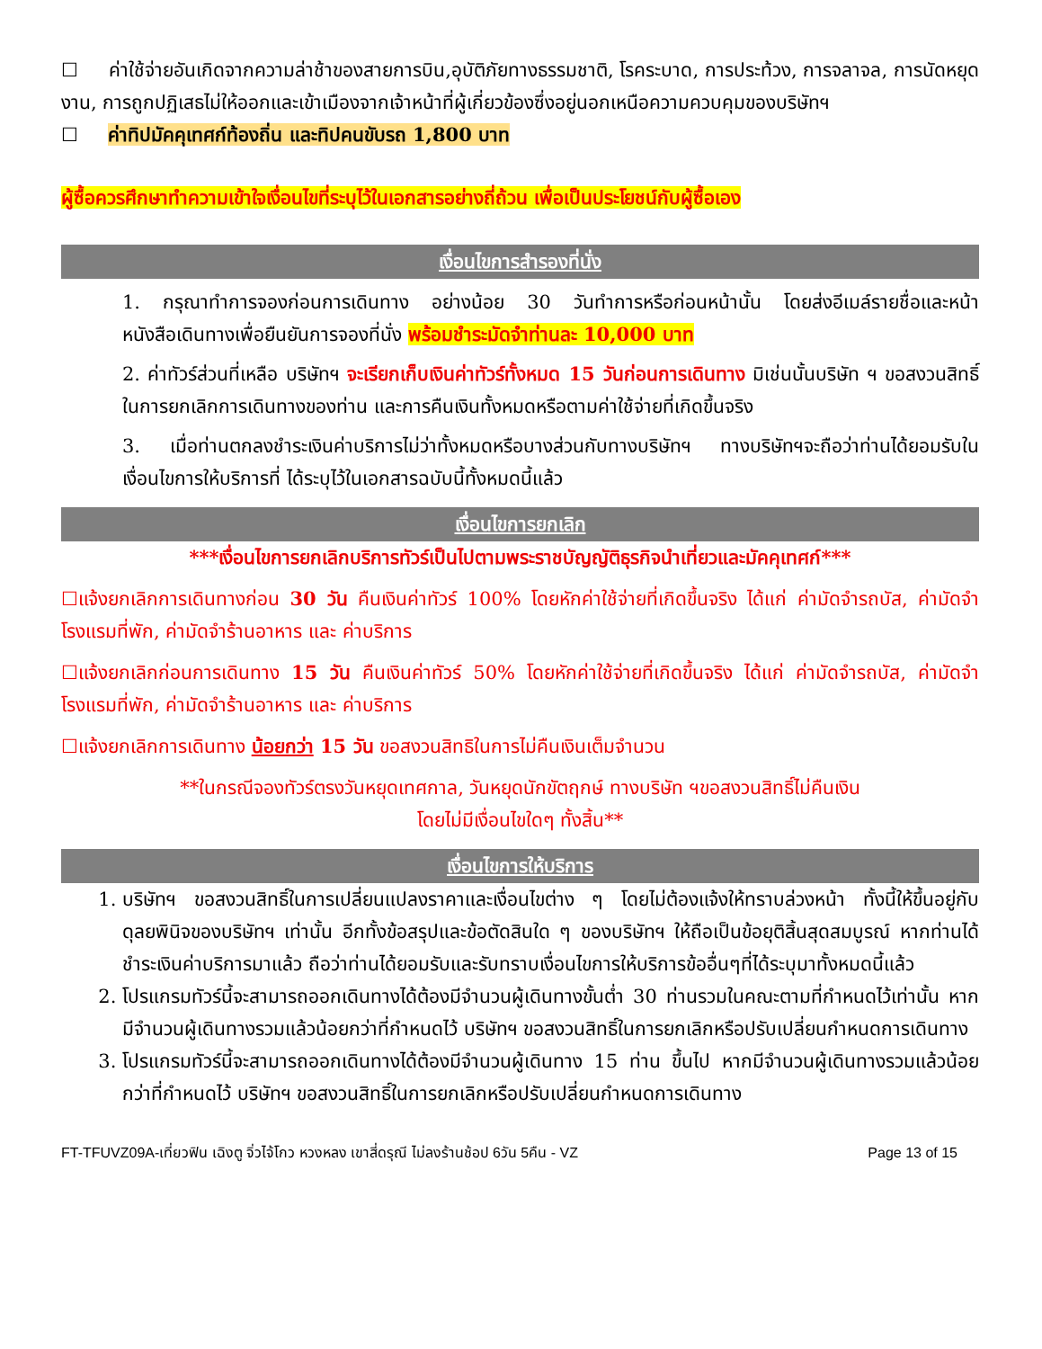☐ ค่าใช้จ่ายอันเกิดจากความล่าช้าของสายการบิน,อุบัติภัยทางธรรมชาติ, โรคระบาด, การประท้วง, การจลาจล, การนัดหยุดงาน, การถูกปฏิเสธไม่ให้ออกและเข้าเมืองจากเจ้าหน้าที่ผู้เกี่ยวข้องซึ่งอยู่นอกเหนือความควบคุมของบริษัทฯ
☐ ค่าทิปมัคคุเทศก์ท้องถิ่น และทิปคนขับรถ 1,800 บาท
ผู้ซื้อควรศึกษาทำความเข้าใจเงื่อนไขที่ระบุไว้ในเอกสารอย่างถี่ถ้วน เพื่อเป็นประโยชน์กับผู้ซื้อเอง
เงื่อนไขการสำรองที่นั่ง
1. กรุณาทำการจองก่อนการเดินทาง อย่างน้อย 30 วันทำการหรือก่อนหน้านั้น โดยส่งอีเมล์รายชื่อและหน้าหนังสือเดินทางเพื่อยืนยันการจองที่นั่ง พร้อมชำระมัดจำท่านละ 10,000 บาท
2. ค่าทัวร์ส่วนที่เหลือ บริษัทฯ จะเรียกเก็บเงินค่าทัวร์ทั้งหมด 15 วันก่อนการเดินทาง มิเช่นนั้นบริษัท ฯ ขอสงวนสิทธิ์ในการยกเลิกการเดินทางของท่าน และการคืนเงินทั้งหมดหรือตามค่าใช้จ่ายที่เกิดขึ้นจริง
3. เมื่อท่านตกลงชำระเงินค่าบริการไม่ว่าทั้งหมดหรือบางส่วนกับทางบริษัทฯ ทางบริษัทฯจะถือว่าท่านได้ยอมรับในเงื่อนไขการให้บริการที่ ได้ระบุไว้ในเอกสารฉบับนี้ทั้งหมดนี้แล้ว
เงื่อนไขการยกเลิก
***เงื่อนไขการยกเลิกบริการทัวร์เป็นไปตามพระราชบัญญัติธุรกิจนำเที่ยวและมัคคุเทศก์***
☐แจ้งยกเลิกการเดินทางก่อน 30 วัน คืนเงินค่าทัวร์ 100% โดยหักค่าใช้จ่ายที่เกิดขึ้นจริง ได้แก่ ค่ามัดจำรถบัส, ค่ามัดจำโรงแรมที่พัก, ค่ามัดจำร้านอาหาร และ ค่าบริการ
☐แจ้งยกเลิกก่อนการเดินทาง 15 วัน คืนเงินค่าทัวร์ 50% โดยหักค่าใช้จ่ายที่เกิดขึ้นจริง ได้แก่ ค่ามัดจำรถบัส, ค่ามัดจำโรงแรมที่พัก, ค่ามัดจำร้านอาหาร และ ค่าบริการ
☐แจ้งยกเลิกการเดินทาง น้อยกว่า 15 วัน ขอสงวนสิทธิในการไม่คืนเงินเต็มจำนวน
**ในกรณีจองทัวร์ตรงวันหยุดเทศกาล, วันหยุดนักขัตฤกษ์ ทางบริษัท ฯขอสงวนสิทธิ์ไม่คืนเงิน
โดยไม่มีเงื่อนไขใดๆ ทั้งสิ้น**
เงื่อนไขการให้บริการ
1. บริษัทฯ ขอสงวนสิทธิ์ในการเปลี่ยนแปลงราคาและเงื่อนไขต่าง ๆ โดยไม่ต้องแจ้งให้ทราบล่วงหน้า ทั้งนี้ให้ขึ้นอยู่กับดุลยพินิจของบริษัทฯ เท่านั้น อีกทั้งข้อสรุปและข้อตัดสินใด ๆ ของบริษัทฯ ให้ถือเป็นข้อยุติสิ้นสุดสมบูรณ์ หากท่านได้ชำระเงินค่าบริการมาแล้ว ถือว่าท่านได้ยอมรับและรับทราบเงื่อนไขการให้บริการข้ออื่นๆที่ได้ระบุมาทั้งหมดนี้แล้ว
2. โปรแกรมทัวร์นี้จะสามารถออกเดินทางได้ต้องมีจำนวนผู้เดินทางขั้นต่ำ 30 ท่านรวมในคณะตามที่กำหนดไว้เท่านั้น หากมีจำนวนผู้เดินทางรวมแล้วน้อยกว่าที่กำหนดไว้ บริษัทฯ ขอสงวนสิทธิ์ในการยกเลิกหรือปรับเปลี่ยนกำหนดการเดินทาง
3. โปรแกรมทัวร์นี้จะสามารถออกเดินทางได้ต้องมีจำนวนผู้เดินทาง 15 ท่าน ขึ้นไป หากมีจำนวนผู้เดินทางรวมแล้วน้อยกว่าที่กำหนดไว้ บริษัทฯ ขอสงวนสิทธิ์ในการยกเลิกหรือปรับเปลี่ยนกำหนดการเดินทาง
FT-TFUVZ09A-เที่ยวฟิน เฉิงตู จิ่วไจ้โกว หวงหลง เขาสี่ดรุณี ไม่ลงร้านช้อป 6วัน 5คืน - VZ Page 13 of 15